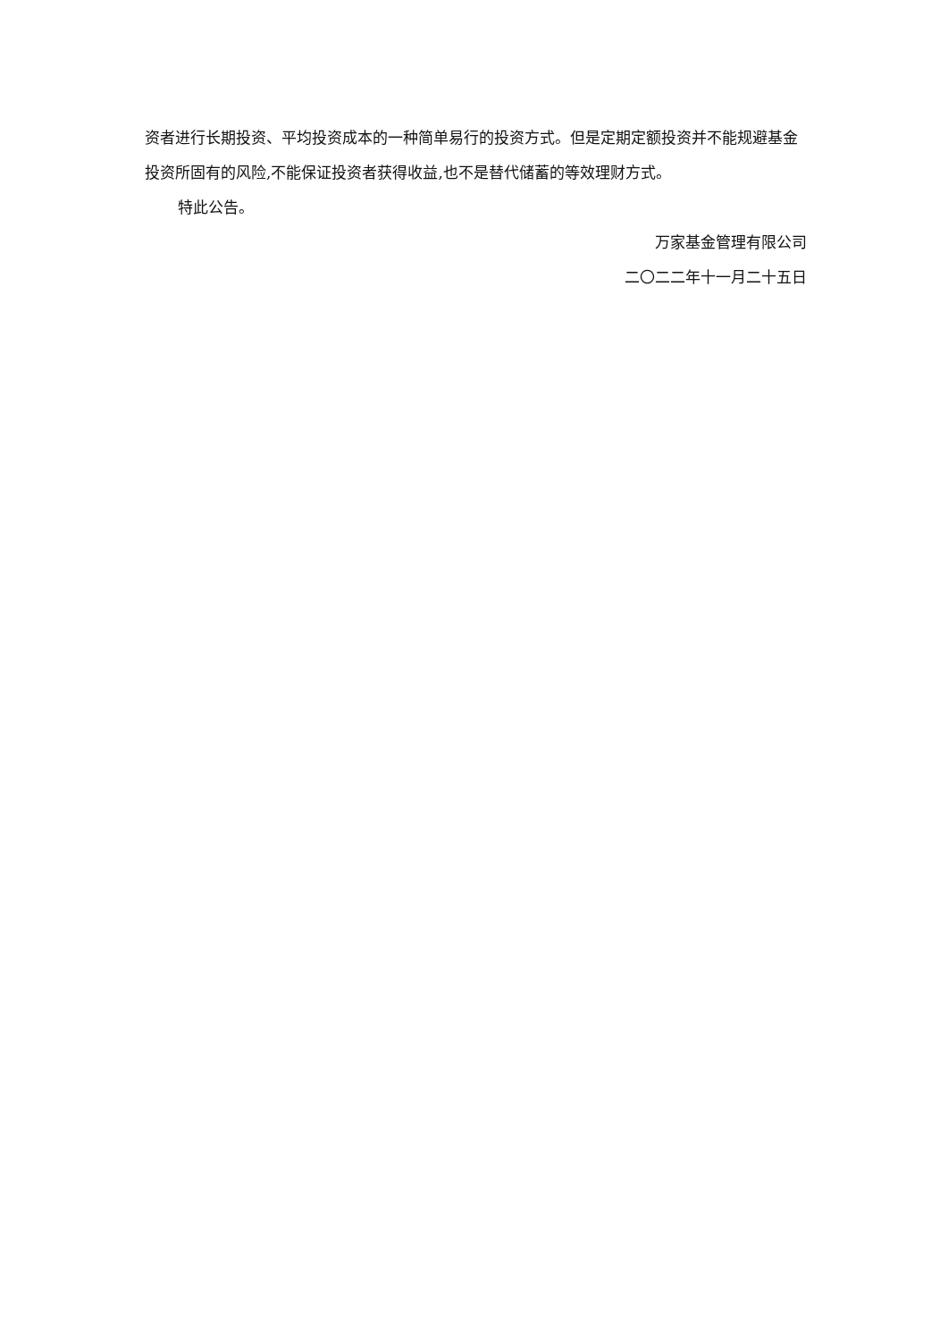资者进行长期投资、平均投资成本的一种简单易行的投资方式。但是定期定额投资并不能规避基金投资所固有的风险,不能保证投资者获得收益,也不是替代储蓄的等效理财方式。
特此公告。
万家基金管理有限公司
二〇二二年十一月二十五日